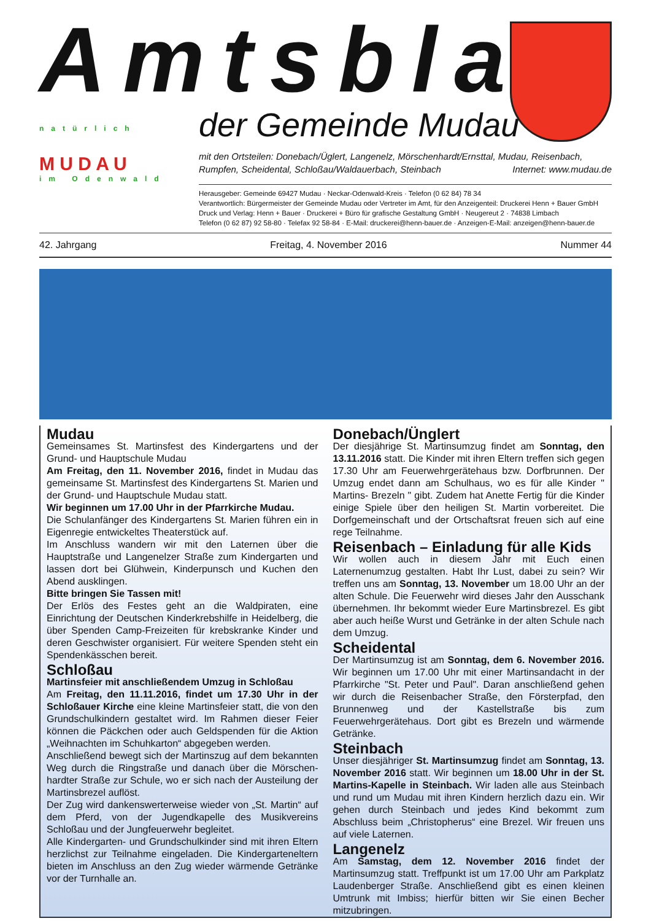Amtsblatt
natürlich
M U D A U
im Odenwald
der Gemeinde Mudau
mit den Ortsteilen: Donebach/Üglert, Langenelz, Mörschenhardt/Ernsttal, Mudau, Reisenbach, Rumpfen, Scheidental, Schloßau/Waldauerbach, Steinbach Internet: www.mudau.de
Herausgeber: Gemeinde 69427 Mudau · Neckar-Odenwald-Kreis · Telefon (0 62 84) 78 34
Verantwortlich: Bürgermeister der Gemeinde Mudau oder Vertreter im Amt, für den Anzeigenteil: Druckerei Henn + Bauer GmbH
Druck und Verlag: Henn + Bauer · Druckerei + Büro für grafische Gestaltung GmbH · Neugereut 2 · 74838 Limbach
Telefon (0 62 87) 92 58-80 · Telefax 92 58-84 · E-Mail: druckerei@henn-bauer.de · Anzeigen-E-Mail: anzeigen@henn-bauer.de
42. Jahrgang Freitag, 4. November 2016 Nummer 44
Mudau
Gemeinsames St. Martinsfest des Kindergartens und der Grund- und Hauptschule Mudau
Am Freitag, den 11. November 2016, findet in Mudau das gemeinsame St. Martinsfest des Kindergartens St. Marien und der Grund- und Hauptschule Mudau statt.
Wir beginnen um 17.00 Uhr in der Pfarrkirche Mudau.
Die Schulanfänger des Kindergartens St. Marien führen ein in Eigenregie entwickeltes Theaterstück auf.
Im Anschluss wandern wir mit den Laternen über die Hauptstraße und Langenelzer Straße zum Kindergarten und lassen dort bei Glühwein, Kinderpunsch und Kuchen den Abend ausklingen.
Bitte bringen Sie Tassen mit!
Der Erlös des Festes geht an die Waldpiraten, eine Einrichtung der Deutschen Kinderkrebshilfe in Heidelberg, die über Spenden Camp-Freizeiten für krebskranke Kinder und deren Geschwister organisiert. Für weitere Spenden steht ein Spendenkässchen bereit.
Schloßau
Martinsfeier mit anschließendem Umzug in Schloßau
Am Freitag, den 11.11.2016, findet um 17.30 Uhr in der Schloßauer Kirche eine kleine Martinsfeier statt, die von den Grundschulkindern gestaltet wird. Im Rahmen dieser Feier können die Päckchen oder auch Geldspenden für die Aktion „Weihnachten im Schuhkarton“ abgegeben werden.
Anschließend bewegt sich der Martinszug auf dem bekannten Weg durch die Ringstraße und danach über die Mörschen-hardter Straße zur Schule, wo er sich nach der Austeilung der Martinsbrezel auflöst.
Der Zug wird dankenswerterweise wieder von „St. Martin“ auf dem Pferd, von der Jugendkapelle des Musikvereins Schloßau und der Jungfeuerwehr begleitet.
Alle Kindergarten- und Grundschulkinder sind mit ihren Eltern herzlichst zur Teilnahme eingeladen. Die Kindergarteneltern bieten im Anschluss an den Zug wieder wärmende Getränke vor der Turnhalle an.
Donebach/Ünglert
Der diesjährige St. Martinsumzug findet am Sonntag, den 13.11.2016 statt. Die Kinder mit ihren Eltern treffen sich gegen 17.30 Uhr am Feuerwehrgerätehaus bzw. Dorfbrunnen. Der Umzug endet dann am Schulhaus, wo es für alle Kinder " Martins- Brezeln " gibt. Zudem hat Anette Fertig für die Kinder einige Spiele über den heiligen St. Martin vorbereitet. Die Dorfgemeinschaft und der Ortschaftsrat freuen sich auf eine rege Teilnahme.
Reisenbach – Einladung für alle Kids
Wir wollen auch in diesem Jahr mit Euch einen Laternenumzug gestalten. Habt Ihr Lust, dabei zu sein? Wir treffen uns am Sonntag, 13. November um 18.00 Uhr an der alten Schule. Die Feuerwehr wird dieses Jahr den Ausschank übernehmen. Ihr bekommt wieder Eure Martinsbrezel. Es gibt aber auch heiße Wurst und Getränke in der alten Schule nach dem Umzug.
Scheidental
Der Martinsumzug ist am Sonntag, dem 6. November 2016. Wir beginnen um 17.00 Uhr mit einer Martinsandacht in der Pfarrkirche "St. Peter und Paul". Daran anschließend gehen wir durch die Reisenbacher Straße, den Försterpfad, den Brunnenweg und der Kastellstraße bis zum Feuerwehrgerätehaus. Dort gibt es Brezeln und wärmende Getränke.
Steinbach
Unser diesjähriger St. Martinsumzug findet am Sonntag, 13. November 2016 statt. Wir beginnen um 18.00 Uhr in der St. Martins-Kapelle in Steinbach. Wir laden alle aus Steinbach und rund um Mudau mit ihren Kindern herzlich dazu ein. Wir gehen durch Steinbach und jedes Kind bekommt zum Abschluss beim „Christopherus“ eine Brezel. Wir freuen uns auf viele Laternen.
Langenelz
Am Samstag, dem 12. November 2016 findet der Martinsumzug statt. Treffpunkt ist um 17.00 Uhr am Parkplatz Laudenberger Straße. Anschließend gibt es einen kleinen Umtrunk mit Imbiss; hierfür bitten wir Sie einen Becher mitzubringen.